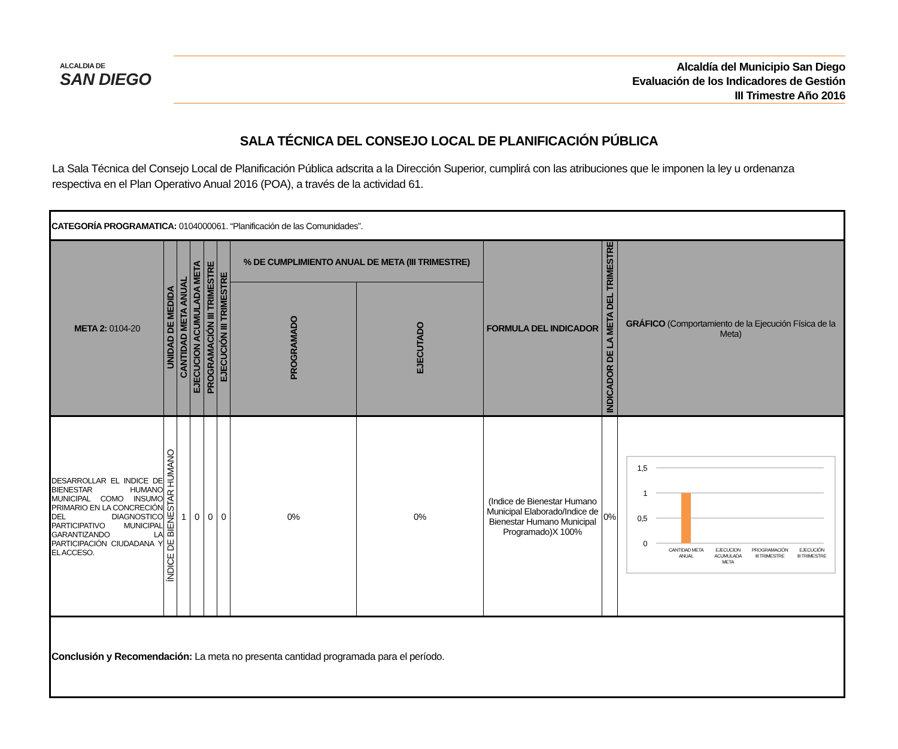ALCALDIA DE
SAN DIEGO
Alcaldía del Municipio San Diego
Evaluación de los Indicadores de Gestión
III Trimestre Año 2016
SALA TÉCNICA DEL CONSEJO LOCAL DE PLANIFICACIÓN PÚBLICA
La Sala Técnica del Consejo Local de Planificación Pública adscrita a la Dirección Superior, cumplirá con las atribuciones que le imponen la ley u ordenanza respectiva en el Plan Operativo Anual 2016 (POA), a través de la actividad 61.
| CATEGORÍA PROGRAMATICA: 0104000061. “Planificación de las Comunidades”. | | | | | | | | | | |
| META 2: 0104-20 | UNIDAD DE MEDIDA | CANTIDAD META ANUAL | EJECUCION ACUMULADA META | PROGRAMACIÓN III TRIMESTRE | EJECUCIÓN III TRIMESTRE | % DE CUMPLIMIENTO ANUAL DE META (III TRIMESTRE) | | FORMULA DEL INDICADOR | INDICADOR DE LA META DEL TRIMESTRE | GRÁFICO (Comportamiento de la Ejecución Física de la Meta) |
| | | | | | | PROGRAMADO | EJECUTADO | | | |
| DESARROLLAR EL INDICE DE BIENESTAR HUMANO MUNICIPAL COMO INSUMO PRIMARIO EN LA CONCRECIÓN DEL DIAGNOSTICO PARTICIPATIVO MUNICIPAL GARANTIZANDO LA PARTICIPACIÓN CIUDADANA Y EL ACCESO. | ÍNDICE DE BIENESTAR HUMANO | 1 | 0 | 0 | 0 | 0% | 0% | (Indice de Bienestar Humano Municipal Elaborado/Indice de Bienestar Humano Municipal Programado)X 100% | 0% | 1,5 1 0,5 0 CANTIDAD META ANUAL EJECUCION ACUMULADA META PROGRAMACIÓN III TRIMESTRE EJECUCIÓN III TRIMESTRE |
| Conclusión y Recomendación: La meta no presenta cantidad programada para el período. | | | | | | | | | | |